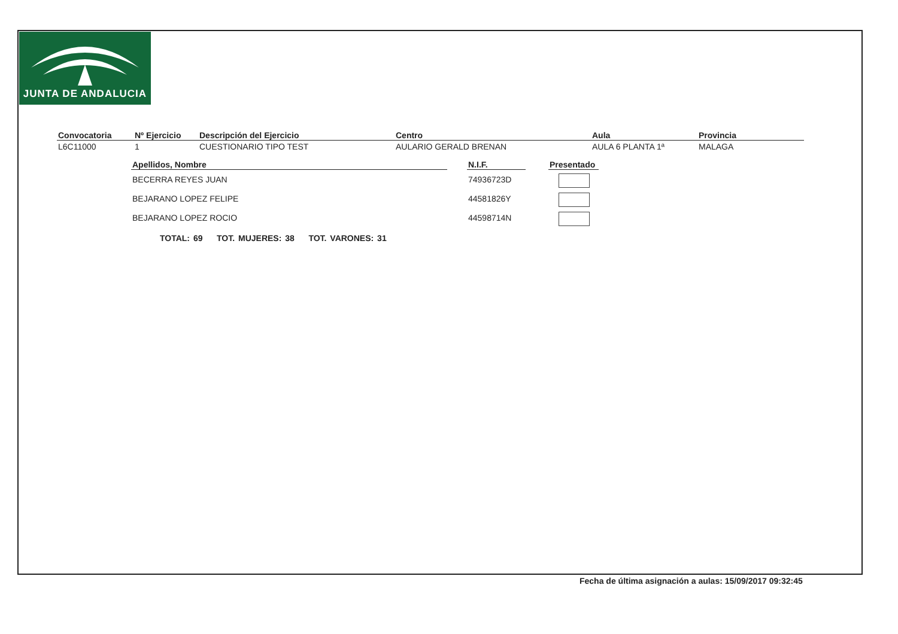JUNTA DE ANDALUCIA
| Convocatoria | Nº Ejercicio | Descripción del Ejercicio | Centro | Aula | Provincia |
| --- | --- | --- | --- | --- | --- |
| L6C11000 | 1 | CUESTIONARIO TIPO TEST | AULARIO GERALD BRENAN | AULA 6 PLANTA 1ª | MALAGA |
| Apellidos, Nombre | | N.I.F. | | Presentado |
| BECERRA REYES JUAN | | 74936723D | | |
| BEJARANO LOPEZ FELIPE | | 44581826Y | | |
| BEJARANO LOPEZ ROCIO | | 44598714N | | |
TOTAL: 69 TOT. MUJERES: 38 TOT. VARONES: 31
Fecha de última asignación a aulas: 15/09/2017 09:32:45